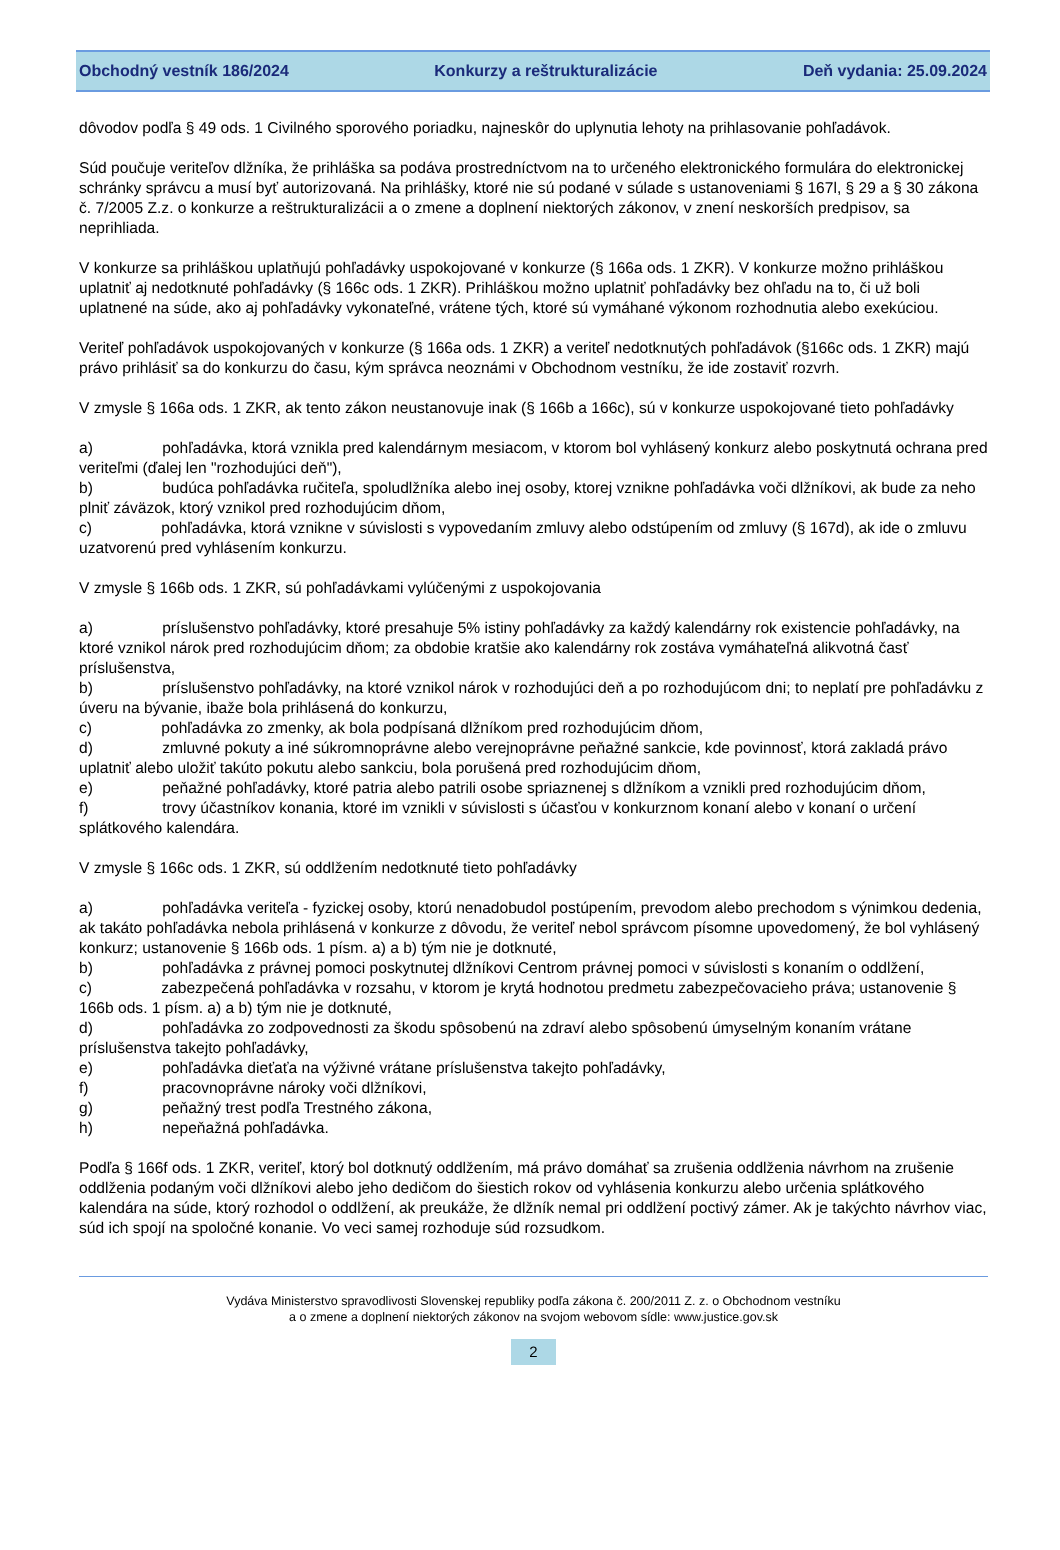Obchodný vestník 186/2024 Konkurzy a reštrukturalizácie Deň vydania: 25.09.2024
dôvodov podľa § 49 ods. 1 Civilného sporového poriadku, najneskôr do uplynutia lehoty na prihlasovanie pohľadávok.
Súd poučuje veriteľov dlžníka, že prihláška sa podáva prostredníctvom na to určeného elektronického formulára do elektronickej schránky správcu a musí byť autorizovaná. Na prihlášky, ktoré nie sú podané v súlade s ustanoveniami § 167l, § 29 a § 30 zákona č. 7/2005 Z.z. o konkurze a reštrukturalizácii a o zmene a doplnení niektorých zákonov, v znení neskorších predpisov, sa neprihliada.
V konkurze sa prihláškou uplatňujú pohľadávky uspokojované v konkurze (§ 166a ods. 1 ZKR). V konkurze možno prihláškou uplatniť aj nedotknuté pohľadávky (§ 166c ods. 1 ZKR). Prihláškou možno uplatniť pohľadávky bez ohľadu na to, či už boli uplatnené na súde, ako aj pohľadávky vykonateľné, vrátene tých, ktoré sú vymáhané výkonom rozhodnutia alebo exekúciou.
Veriteľ pohľadávok uspokojovaných v konkurze (§ 166a ods. 1 ZKR) a veriteľ nedotknutých pohľadávok (§166c ods. 1 ZKR) majú právo prihlásiť sa do konkurzu do času, kým správca neoznámi v Obchodnom vestníku, že ide zostaviť rozvrh.
V zmysle § 166a ods. 1 ZKR, ak tento zákon neustanovuje inak (§ 166b a 166c), sú v konkurze uspokojované tieto pohľadávky
a) pohľadávka, ktorá vznikla pred kalendárnym mesiacom, v ktorom bol vyhlásený konkurz alebo poskytnutá ochrana pred veriteľmi (ďalej len "rozhodujúci deň"),
b) budúca pohľadávka ručiteľa, spoludlžníka alebo inej osoby, ktorej vznikne pohľadávka voči dlžníkovi, ak bude za neho plniť záväzok, ktorý vznikol pred rozhodujúcim dňom,
c) pohľadávka, ktorá vznikne v súvislosti s vypovedaním zmluvy alebo odstúpením od zmluvy (§ 167d), ak ide o zmluvu uzatvorenú pred vyhlásením konkurzu.
V zmysle § 166b ods. 1 ZKR, sú pohľadávkami vylúčenými z uspokojovania
a) príslušenstvo pohľadávky, ktoré presahuje 5% istiny pohľadávky za každý kalendárny rok existencie pohľadávky, na ktoré vznikol nárok pred rozhodujúcim dňom; za obdobie kratšie ako kalendárny rok zostáva vymáhateľná alikvotná časť príslušenstva,
b) príslušenstvo pohľadávky, na ktoré vznikol nárok v rozhodujúci deň a po rozhodujúcom dni; to neplatí pre pohľadávku z úveru na bývanie, ibaže bola prihlásená do konkurzu,
c) pohľadávka zo zmenky, ak bola podpísaná dlžníkom pred rozhodujúcim dňom,
d) zmluvné pokuty a iné súkromnoprávne alebo verejnoprávne peňažné sankcie, kde povinnosť, ktorá zakladá právo uplatniť alebo uložiť takúto pokutu alebo sankciu, bola porušená pred rozhodujúcim dňom,
e) peňažné pohľadávky, ktoré patria alebo patrili osobe spriaznenej s dlžníkom a vznikli pred rozhodujúcim dňom,
f) trovy účastníkov konania, ktoré im vznikli v súvislosti s účasťou v konkurznom konaní alebo v konaní o určení splátkového kalendára.
V zmysle § 166c ods. 1 ZKR, sú oddlžením nedotknuté tieto pohľadávky
a) pohľadávka veriteľa - fyzickej osoby, ktorú nenadobudol postúpením, prevodom alebo prechodom s výnimkou dedenia, ak takáto pohľadávka nebola prihlásená v konkurze z dôvodu, že veriteľ nebol správcom písomne upovedomený, že bol vyhlásený konkurz; ustanovenie § 166b ods. 1 písm. a) a b) tým nie je dotknuté,
b) pohľadávka z právnej pomoci poskytnutej dlžníkovi Centrom právnej pomoci v súvislosti s konaním o oddlžení,
c) zabezpečená pohľadávka v rozsahu, v ktorom je krytá hodnotou predmetu zabezpečovacieho práva; ustanovenie § 166b ods. 1 písm. a) a b) tým nie je dotknuté,
d) pohľadávka zo zodpovednosti za škodu spôsobenú na zdraví alebo spôsobenú úmyselným konaním vrátane príslušenstva takejto pohľadávky,
e) pohľadávka dieťaťa na výživné vrátane príslušenstva takejto pohľadávky,
f) pracovnoprávne nároky voči dlžníkovi,
g) peňažný trest podľa Trestného zákona,
h) nepeňažná pohľadávka.
Podľa § 166f ods. 1 ZKR, veriteľ, ktorý bol dotknutý oddlžením, má právo domáhať sa zrušenia oddlženia návrhom na zrušenie oddlženia podaným voči dlžníkovi alebo jeho dedičom do šiestich rokov od vyhlásenia konkurzu alebo určenia splátkového kalendára na súde, ktorý rozhodol o oddlžení, ak preukáže, že dlžník nemal pri oddlžení poctivý zámer. Ak je takýchto návrhov viac, súd ich spojí na spoločné konanie. Vo veci samej rozhoduje súd rozsudkom.
Vydáva Ministerstvo spravodlivosti Slovenskej republiky podľa zákona č. 200/2011 Z. z. o Obchodnom vestníku
a o zmene a doplnení niektorých zákonov na svojom webovom sídle: www.justice.gov.sk
2